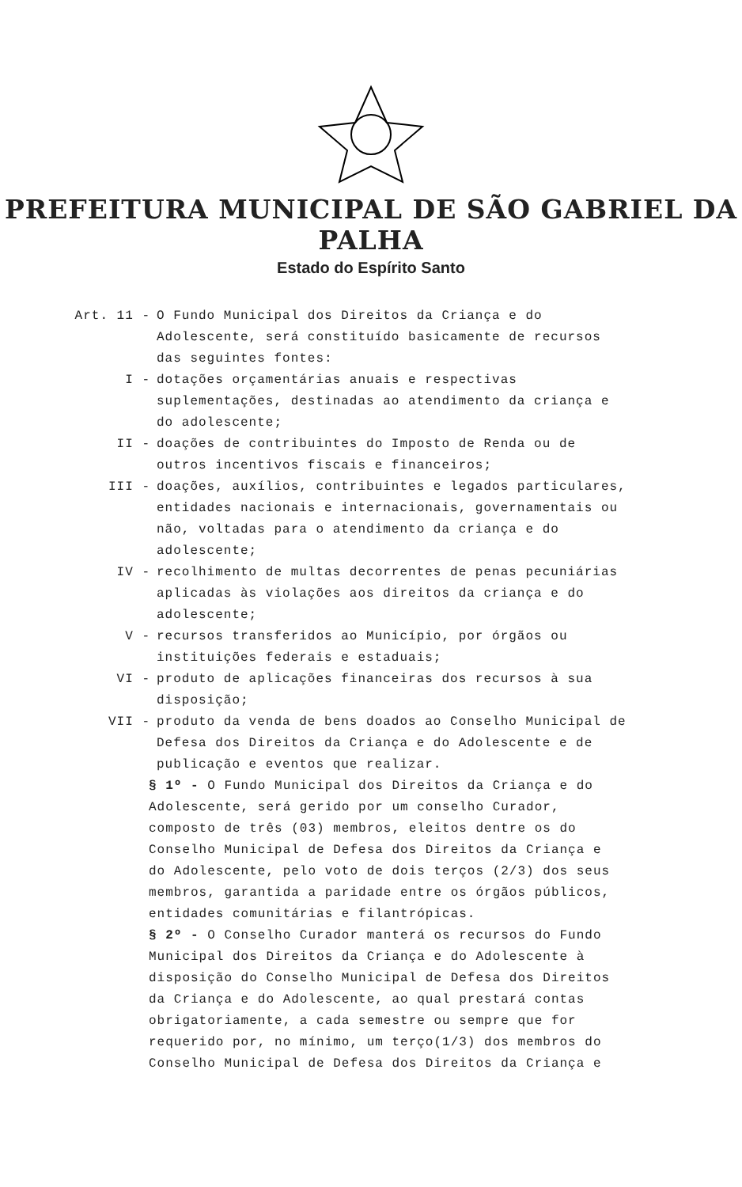PREFEITURA MUNICIPAL DE SÃO GABRIEL DA PALHA
Estado do Espírito Santo
Art. 11 - O Fundo Municipal dos Direitos da Criança e do Adolescente, será constituído basicamente de recursos das seguintes fontes:
I - dotações orçamentárias anuais e respectivas suplementações, destinadas ao atendimento da criança e do adolescente;
II - doações de contribuintes do Imposto de Renda ou de outros incentivos fiscais e financeiros;
III - doações, auxílios, contribuintes e legados particulares, entidades nacionais e internacionais, governamentais ou não, voltadas para o atendimento da criança e do adolescente;
IV - recolhimento de multas decorrentes de penas pecuniárias aplicadas às violações aos direitos da criança e do adolescente;
V - recursos transferidos ao Município, por órgãos ou instituições federais e estaduais;
VI - produto de aplicações financeiras dos recursos à sua disposição;
VII - produto da venda de bens doados ao Conselho Municipal de Defesa dos Direitos da Criança e do Adolescente e de publicação e eventos que realizar.
§ 1º - O Fundo Municipal dos Direitos da Criança e do Adolescente, será gerido por um conselho Curador, composto de três (03) membros, eleitos dentre os do Conselho Municipal de Defesa dos Direitos da Criança e do Adolescente, pelo voto de dois terços (2/3) dos seus membros, garantida a paridade entre os órgãos públicos, entidades comunitárias e filantrópicas.
§ 2º - O Conselho Curador manterá os recursos do Fundo Municipal dos Direitos da Criança e do Adolescente à disposição do Conselho Municipal de Defesa dos Direitos da Criança e do Adolescente, ao qual prestará contas obrigatoriamente, a cada semestre ou sempre que for requerido por, no mínimo, um terço(1/3) dos membros do Conselho Municipal de Defesa dos Direitos da Criança e